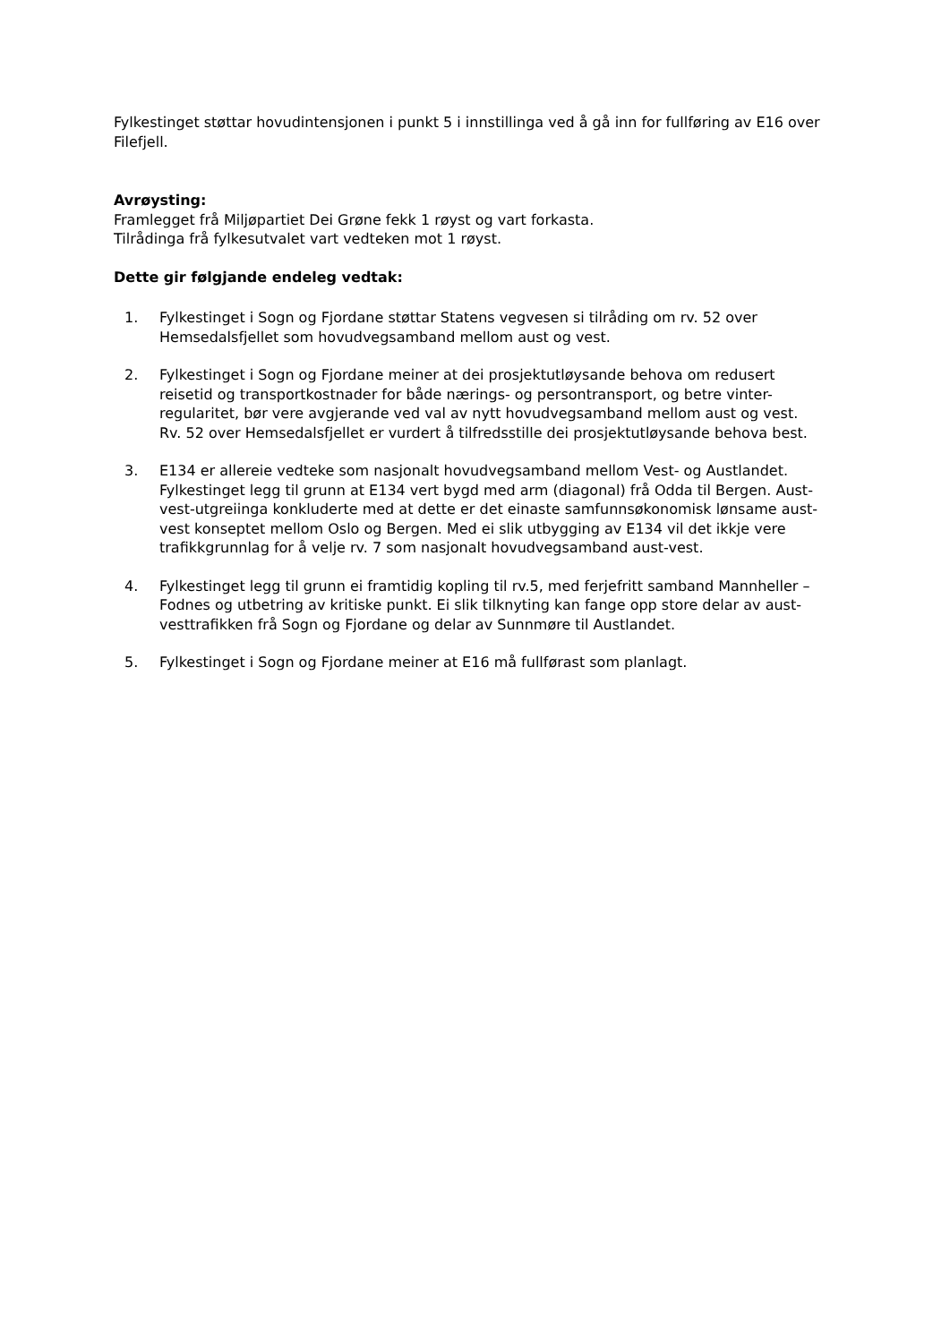Fylkestinget støttar hovudintensjonen i punkt 5 i innstillinga ved å gå inn for fullføring av E16 over Filefjell.
Avrøysting:
Framlegget frå Miljøpartiet Dei Grøne fekk 1 røyst og vart forkasta.
Tilrådinga frå fylkesutvalet vart vedteken mot 1 røyst.
Dette gir følgjande endeleg vedtak:
1. Fylkestinget i Sogn og Fjordane støttar Statens vegvesen si tilråding om rv. 52 over Hemsedalsfjellet som hovudvegsamband mellom aust og vest.
2. Fylkestinget i Sogn og Fjordane meiner at dei prosjektutløysande behova om redusert reisetid og transportkostnader for både nærings- og persontransport, og betre vinter-regularitet, bør vere avgjerande ved val av nytt hovudvegsamband mellom aust og vest. Rv. 52 over Hemsedalsfjellet er vurdert å tilfredsstille dei prosjektutløysande behova best.
3. E134 er allereie vedteke som nasjonalt hovudvegsamband mellom Vest- og Austlandet. Fylkestinget legg til grunn at E134 vert bygd med arm (diagonal) frå Odda til Bergen. Aust-vest-utgreiinga konkluderte med at dette er det einaste samfunnsøkonomisk lønsame aust-vest konseptet mellom Oslo og Bergen. Med ei slik utbygging av E134 vil det ikkje vere trafikkgrunnlag for å velje rv. 7 som nasjonalt hovudvegsamband aust-vest.
4. Fylkestinget legg til grunn ei framtidig kopling til rv.5, med ferjefritt samband Mannheller – Fodnes og utbetring av kritiske punkt. Ei slik tilknyting kan fange opp store delar av aust-vesttrafikken frå Sogn og Fjordane og delar av Sunnmøre til Austlandet.
5. Fylkestinget i Sogn og Fjordane meiner at E16 må fullførast som planlagt.